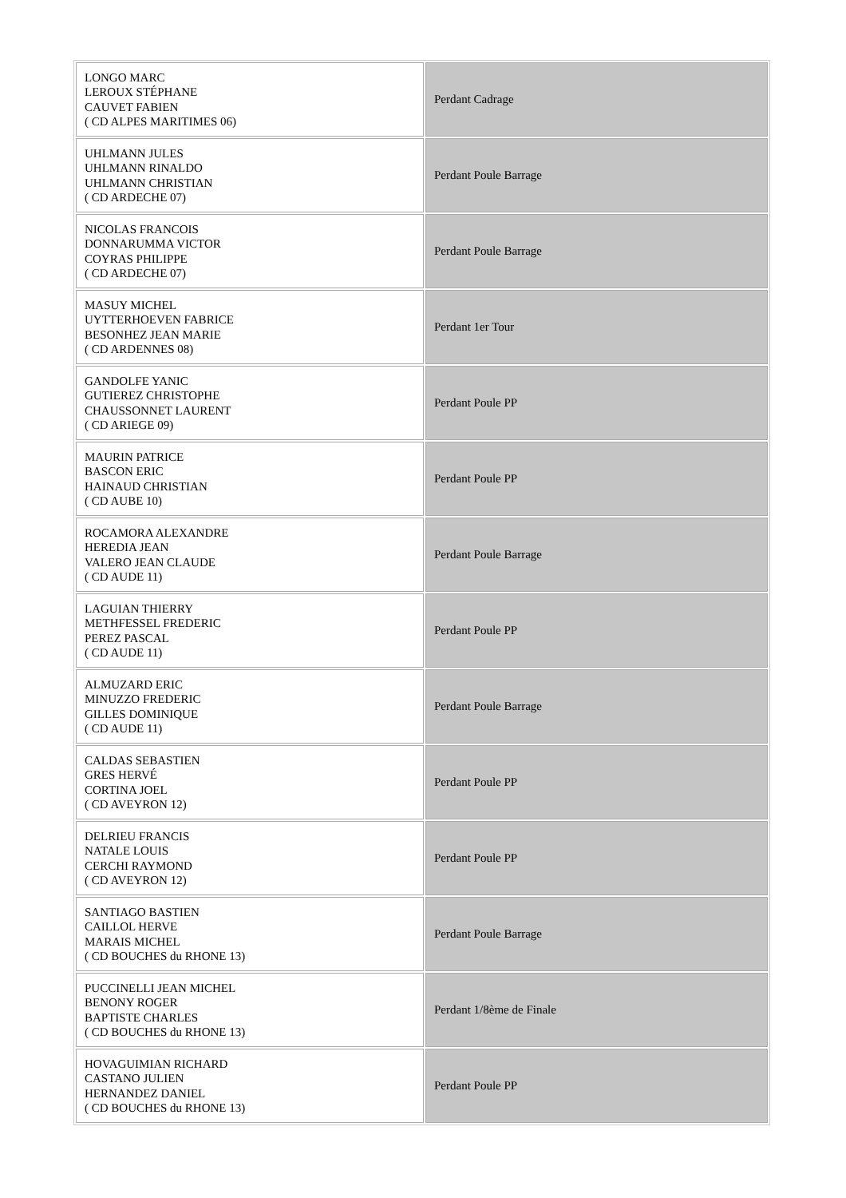| LONGO MARC LEROUX STÉPHANE CAUVET FABIEN ( CD ALPES MARITIMES 06) | Perdant Cadrage |
| UHLMANN JULES UHLMANN RINALDO UHLMANN CHRISTIAN ( CD ARDECHE 07) | Perdant Poule Barrage |
| NICOLAS FRANCOIS DONNARUMMA VICTOR COYRAS PHILIPPE ( CD ARDECHE 07) | Perdant Poule Barrage |
| MASUY MICHEL UYTTERHOEVEN FABRICE BESONHEZ JEAN MARIE ( CD ARDENNES 08) | Perdant 1er Tour |
| GANDOLFE YANIC GUTIEREZ CHRISTOPHE CHAUSSONNET LAURENT ( CD ARIEGE 09) | Perdant Poule PP |
| MAURIN PATRICE BASCON ERIC HAINAUD CHRISTIAN ( CD AUBE 10) | Perdant Poule PP |
| ROCAMORA ALEXANDRE HEREDIA JEAN VALERO JEAN CLAUDE ( CD AUDE 11) | Perdant Poule Barrage |
| LAGUIAN THIERRY METHFESSEL FREDERIC PEREZ PASCAL ( CD AUDE 11) | Perdant Poule PP |
| ALMUZARD ERIC MINUZZO FREDERIC GILLES DOMINIQUE ( CD AUDE 11) | Perdant Poule Barrage |
| CALDAS SEBASTIEN GRES HERVÉ CORTINA JOEL ( CD AVEYRON 12) | Perdant Poule PP |
| DELRIEU FRANCIS NATALE LOUIS CERCHI RAYMOND ( CD AVEYRON 12) | Perdant Poule PP |
| SANTIAGO BASTIEN CAILLOL HERVE MARAIS MICHEL ( CD BOUCHES du RHONE 13) | Perdant Poule Barrage |
| PUCCINELLI JEAN MICHEL BENONY ROGER BAPTISTE CHARLES ( CD BOUCHES du RHONE 13) | Perdant 1/8ème de Finale |
| HOVAGUIMIAN RICHARD CASTANO JULIEN HERNANDEZ DANIEL ( CD BOUCHES du RHONE 13) | Perdant Poule PP |